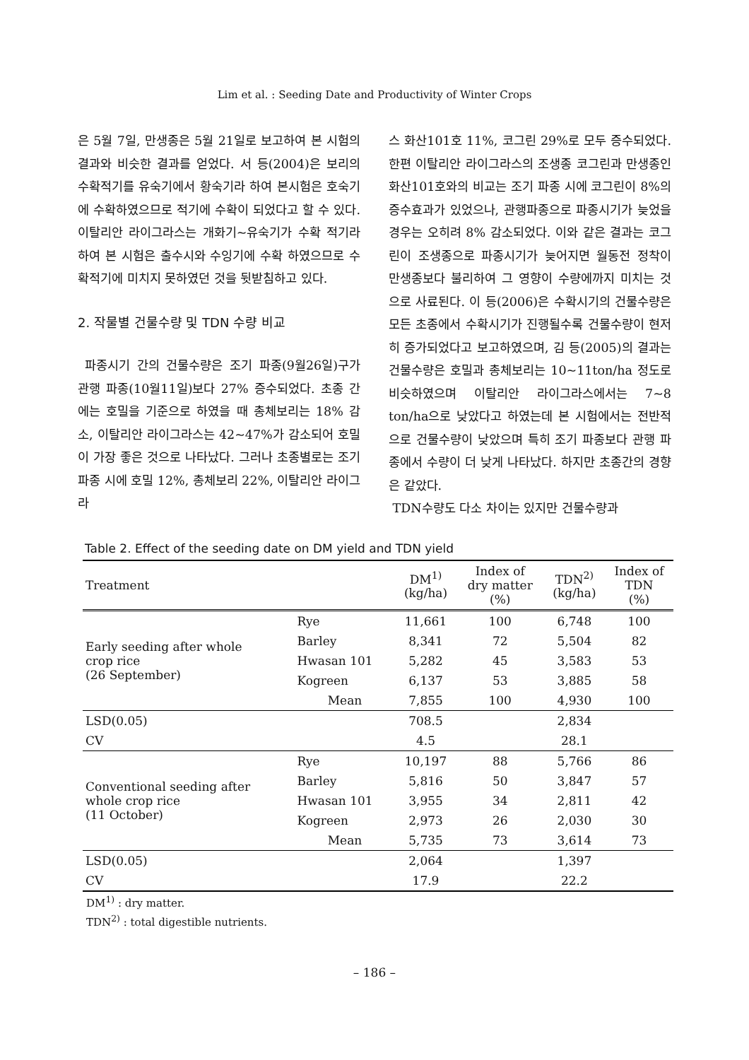Lim et al. : Seeding Date and Productivity of Winter Crops
은 5월 7일, 만생종은 5월 21일로 보고하여 본 시험의 결과와 비슷한 결과를 얻었다. 서 등(2004)은 보리의 수확적기를 유숙기에서 황숙기라 하여 본시험은 호숙기에 수확하였으므로 적기에 수확이 되었다고 할 수 있다. 이탈리안 라이그라스는 개화기~유숙기가 수확 적기라하여 본 시험은 출수시와 수잉기에 수확 하였으므로 수확적기에 미치지 못하였던 것을 뒷받침하고 있다.
2. 작물별 건물수량 및 TDN 수량 비교
파종시기 간의 건물수량은 조기 파종(9월26일)구가 관행 파종(10월11일)보다 27% 증수되었다. 초종 간에는 호밀을 기준으로 하였을 때 총체보리는 18% 감소, 이탈리안 라이그라스는 42~47%가 감소되어 호밀이 가장 좋은 것으로 나타났다. 그러나 초종별로는 조기 파종 시에 호밀 12%, 총체보리 22%, 이탈리안 라이그라
스 화산101호 11%, 코그린 29%로 모두 증수되었다. 한편 이탈리안 라이그라스의 조생종 코그린과 만생종인 화산101호와의 비교는 조기 파종 시에 코그린이 8%의 증수효과가 있었으나, 관행파종으로 파종시기가 늦었을 경우는 오히려 8% 감소되었다. 이와 같은 결과는 코그린이 조생종으로 파종시기가 늦어지면 월동전 정착이 만생종보다 불리하여 그 영향이 수량에까지 미치는 것으로 사료된다. 이 등(2006)은 수확시기의 건물수량은 모든 초종에서 수확시기가 진행될수록 건물수량이 현저히 증가되었다고 보고하였으며, 김 등(2005)의 결과는 건물수량은 호밀과 총체보리는 10~11ton/ha 정도로 비슷하였으며 이탈리안 라이그라스에서는 7~8 ton/ha으로 낮았다고 하였는데 본 시험에서는 전반적으로 건물수량이 낮았으며 특히 조기 파종보다 관행 파종에서 수량이 더 낮게 나타났다. 하지만 초종간의 경향은 같았다.
TDN수량도 다소 차이는 있지만 건물수량과
Table 2. Effect of the seeding date on DM yield and TDN yield
| Treatment | | DM<sup>1)</sup> (kg/ha) | Index of dry matter (%) | TDN<sup>2)</sup> (kg/ha) | Index of TDN (%) |
| --- | --- | --- | --- | --- | --- |
| Early seeding after whole crop rice (26 September) | Rye | 11,661 | 100 | 6,748 | 100 |
| | Barley | 8,341 | 72 | 5,504 | 82 |
| | Hwasan 101 | 5,282 | 45 | 3,583 | 53 |
| | Kogreen | 6,137 | 53 | 3,885 | 58 |
| | Mean | 7,855 | 100 | 4,930 | 100 |
| LSD(0.05) | | 708.5 | | 2,834 | |
| CV | | 4.5 | | 28.1 | |
| Conventional seeding after whole crop rice (11 October) | Rye | 10,197 | 88 | 5,766 | 86 |
| | Barley | 5,816 | 50 | 3,847 | 57 |
| | Hwasan 101 | 3,955 | 34 | 2,811 | 42 |
| | Kogreen | 2,973 | 26 | 2,030 | 30 |
| | Mean | 5,735 | 73 | 3,614 | 73 |
| LSD(0.05) | | 2,064 | | 1,397 | |
| CV | | 17.9 | | 22.2 | |
DM<sup>1)</sup> : dry matter.
TDN<sup>2)</sup> : total digestible nutrients.
– 186 –